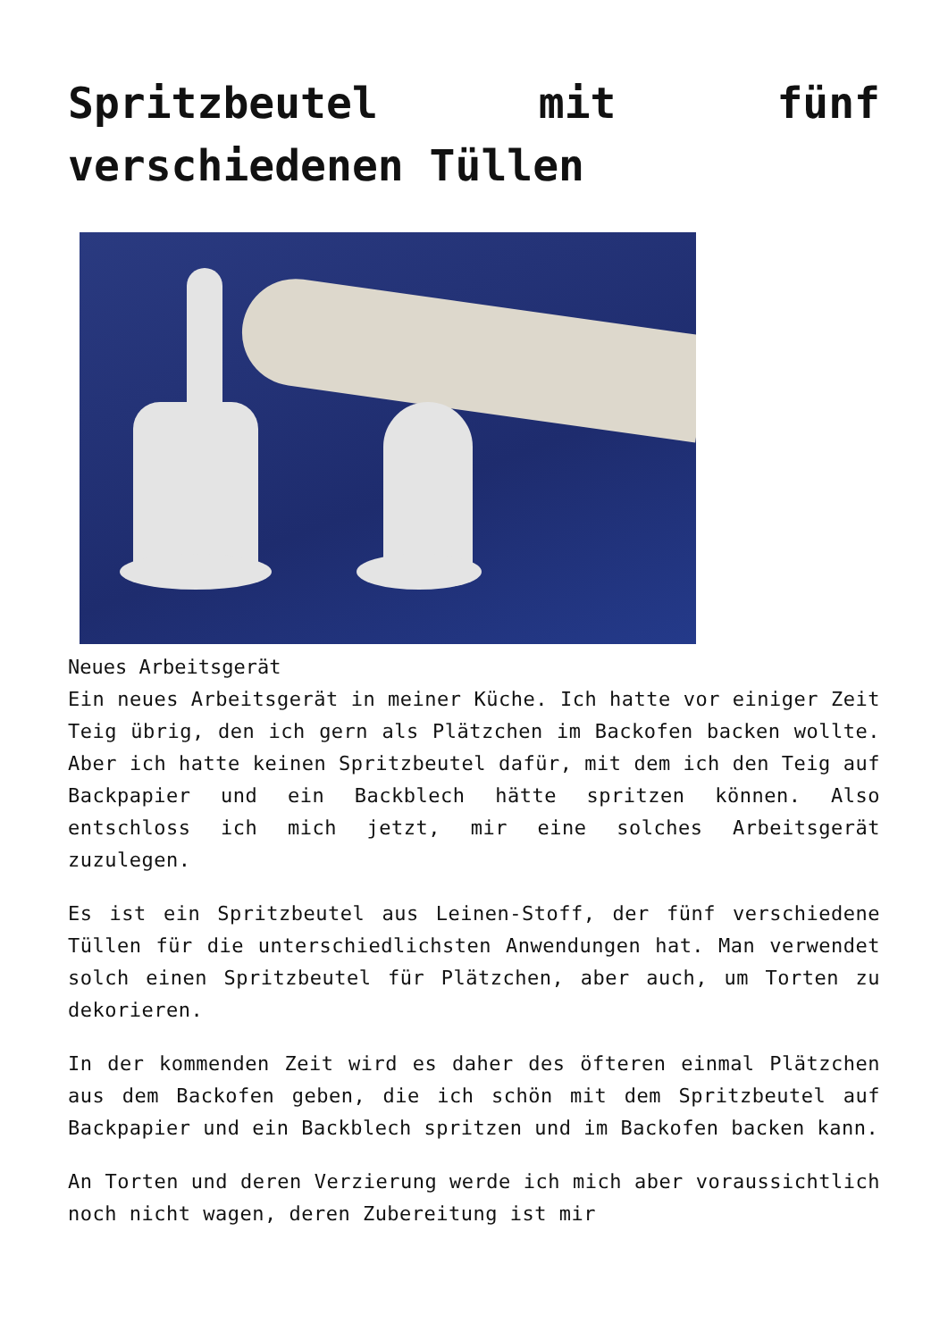Spritzbeutel mit fünf verschiedenen Tüllen
Neues Arbeitsgerät
Ein neues Arbeitsgerät in meiner Küche. Ich hatte vor einiger Zeit Teig übrig, den ich gern als Plätzchen im Backofen backen wollte. Aber ich hatte keinen Spritzbeutel dafür, mit dem ich den Teig auf Backpapier und ein Backblech hätte spritzen können. Also entschloss ich mich jetzt, mir eine solches Arbeitsgerät zuzulegen.
Es ist ein Spritzbeutel aus Leinen-Stoff, der fünf verschiedene Tüllen für die unterschiedlichsten Anwendungen hat. Man verwendet solch einen Spritzbeutel für Plätzchen, aber auch, um Torten zu dekorieren.
In der kommenden Zeit wird es daher des öfteren einmal Plätzchen aus dem Backofen geben, die ich schön mit dem Spritzbeutel auf Backpapier und ein Backblech spritzen und im Backofen backen kann.
An Torten und deren Verzierung werde ich mich aber voraussichtlich noch nicht wagen, deren Zubereitung ist mir